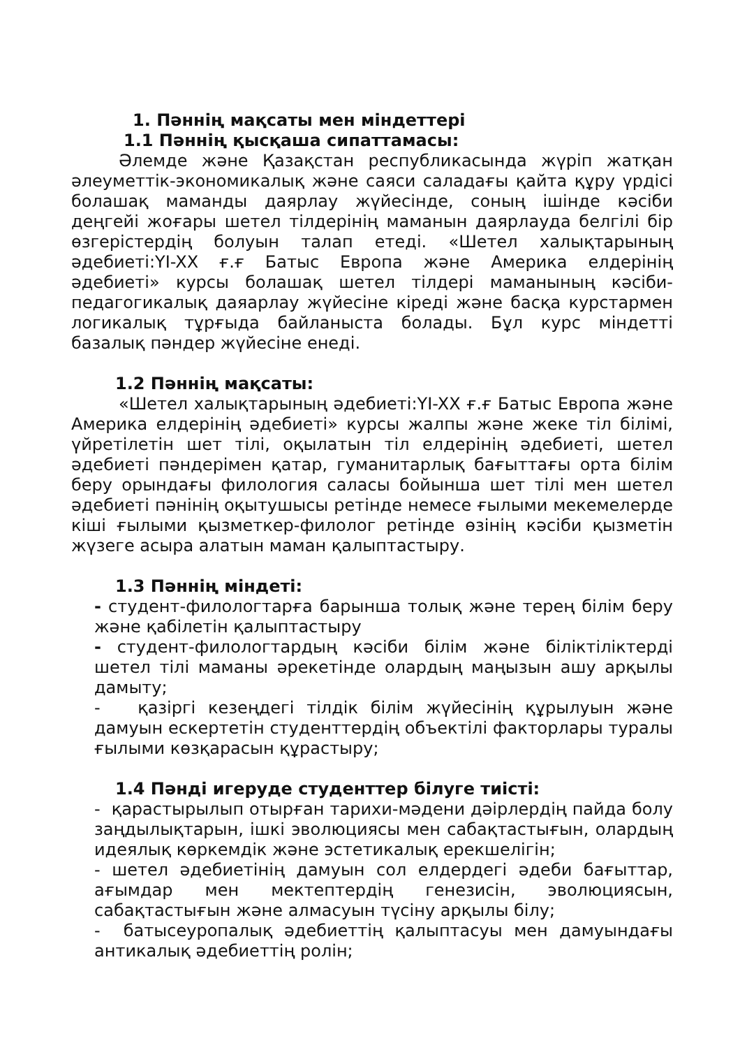1. Пәннің мақсаты мен міндеттері
1.1 Пәннің қысқаша сипаттамасы:
Әлемде және Қазақстан республикасында жүріп жатқан әлеуметтік-экономикалық және саяси саладағы қайта құру үрдісі болашақ маманды даярлау жүйесінде, соның ішінде кәсіби деңгейі жоғары шетел тілдерінің маманын даярлауда белгілі бір өзгерістердің болуын талап етеді. «Шетел халықтарының әдебиеті:YI-XX ғ.ғ Батыс Европа және Америка елдерінің әдебиеті» курсы болашақ шетел тілдері маманының кәсіби-педагогикалық даяарлау жүйесіне кіреді және басқа курстармен логикалық тұрғыда байланыста болады. Бұл курс міндетті базалық пәндер жүйесіне енеді.
1.2 Пәннің мақсаты:
«Шетел халықтарының әдебиеті:YI-XX ғ.ғ Батыс Европа және Америка елдерінің әдебиеті» курсы жалпы және жеке тіл білімі, үйретілетін шет тілі, оқылатын тіл елдерінің әдебиеті, шетел әдебиеті пәндерімен қатар, гуманитарлық бағыттағы орта білім беру орындағы филология саласы бойынша шет тілі мен шетел әдебиеті пәнінің оқытушысы ретінде немесе ғылыми мекемелерде кіші ғылыми қызметкер-филолог ретінде өзінің кәсіби қызметін жүзеге асыра алатын маман қалыптастыру.
1.3 Пәннің міндеті:
- студент-филологтарға барынша толық және терең білім беру және қабілетін қалыптастыру
- студент-филологтардың кәсіби білім және біліктіліктерді шетел тілі маманы әрекетінде олардың маңызын ашу арқылы дамыту;
- қазіргі кезеңдегі тілдік білім жүйесінің құрылуын және дамуын ескертетін студенттердің объектілі факторлары туралы ғылыми көзқарасын құрастыру;
1.4 Пәнді игеруде студенттер білуге тиісті:
- қарастырылып отырған тарихи-мәдени дәірлердің пайда болу заңдылықтарын, ішкі эволюциясы мен сабақтастығын, олардың идеялық көркемдік және эстетикалық ерекшелігін;
- шетел әдебиетінің дамуын сол елдердегі әдеби бағыттар, ағымдар мен мектептердің генезисін, эволюциясын, сабақтастығын және алмасуын түсіну арқылы білу;
- батысеуропалық әдебиеттің қалыптасуы мен дамуындағы антикалық әдебиеттің ролін;